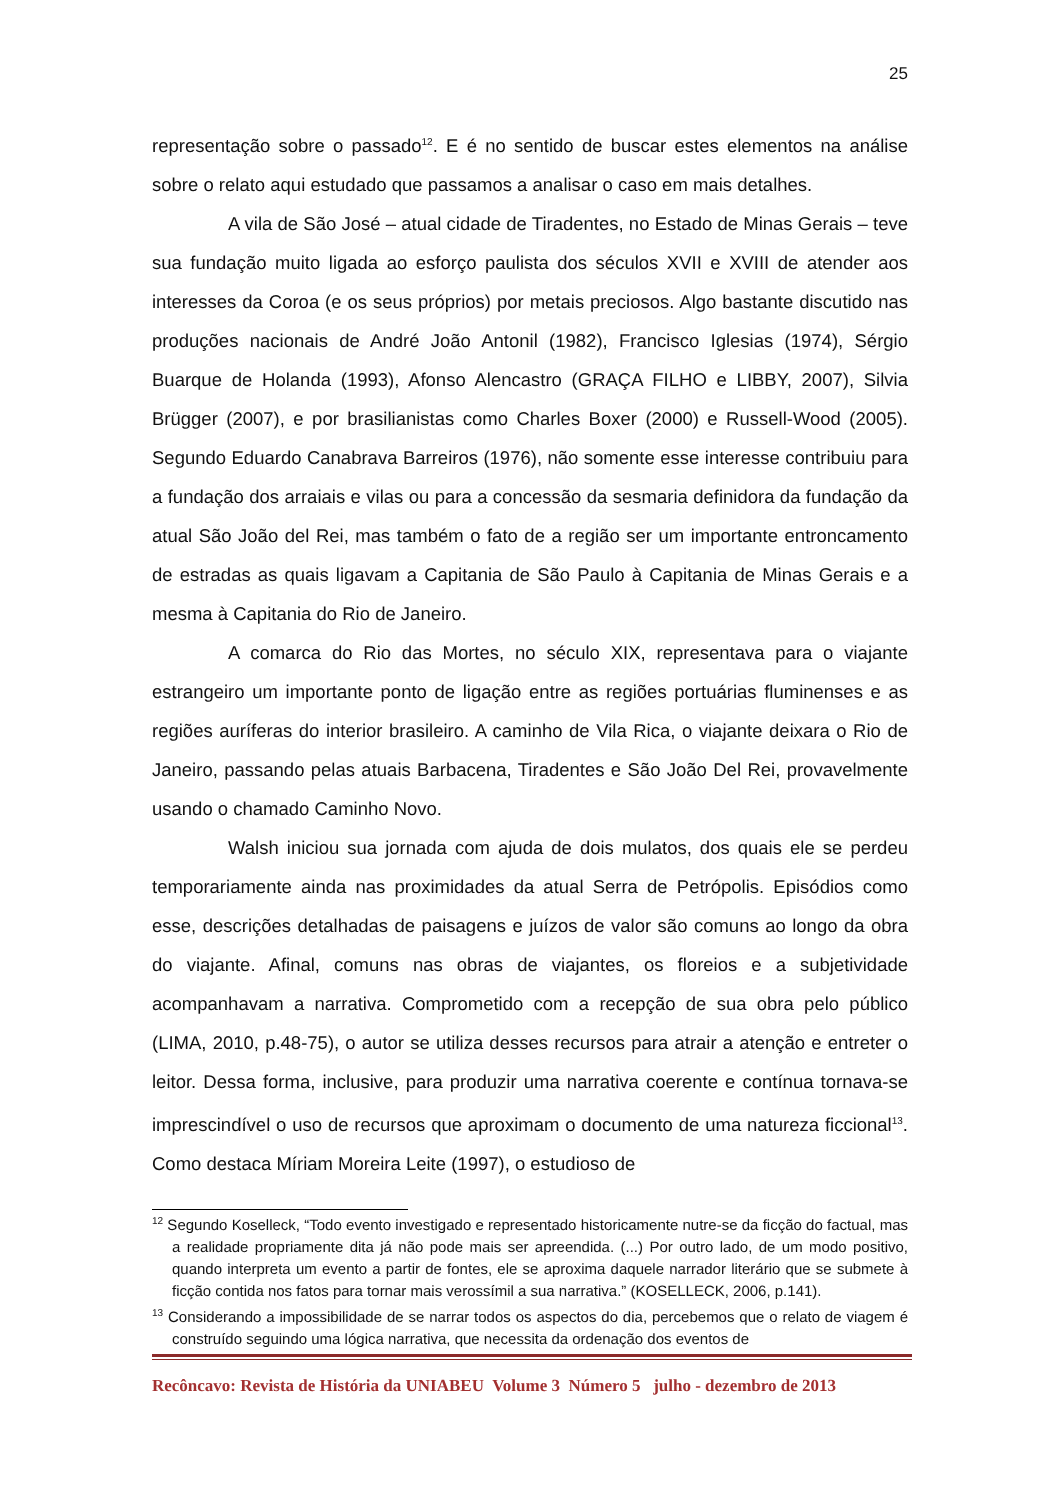25
representação sobre o passado<sup>12</sup>. E é no sentido de buscar estes elementos na análise sobre o relato aqui estudado que passamos a analisar o caso em mais detalhes.
A vila de São José – atual cidade de Tiradentes, no Estado de Minas Gerais – teve sua fundação muito ligada ao esforço paulista dos séculos XVII e XVIII de atender aos interesses da Coroa (e os seus próprios) por metais preciosos. Algo bastante discutido nas produções nacionais de André João Antonil (1982), Francisco Iglesias (1974), Sérgio Buarque de Holanda (1993), Afonso Alencastro (GRAÇA FILHO e LIBBY, 2007), Silvia Brügger (2007), e por brasilianistas como Charles Boxer (2000) e Russell-Wood (2005). Segundo Eduardo Canabrava Barreiros (1976), não somente esse interesse contribuiu para a fundação dos arraiais e vilas ou para a concessão da sesmaria definidora da fundação da atual São João del Rei, mas também o fato de a região ser um importante entroncamento de estradas as quais ligavam a Capitania de São Paulo à Capitania de Minas Gerais e a mesma à Capitania do Rio de Janeiro.
A comarca do Rio das Mortes, no século XIX, representava para o viajante estrangeiro um importante ponto de ligação entre as regiões portuárias fluminenses e as regiões auríferas do interior brasileiro. A caminho de Vila Rica, o viajante deixara o Rio de Janeiro, passando pelas atuais Barbacena, Tiradentes e São João Del Rei, provavelmente usando o chamado Caminho Novo.
Walsh iniciou sua jornada com ajuda de dois mulatos, dos quais ele se perdeu temporariamente ainda nas proximidades da atual Serra de Petrópolis. Episódios como esse, descrições detalhadas de paisagens e juízos de valor são comuns ao longo da obra do viajante. Afinal, comuns nas obras de viajantes, os floreios e a subjetividade acompanhavam a narrativa. Comprometido com a recepção de sua obra pelo público (LIMA, 2010, p.48-75), o autor se utiliza desses recursos para atrair a atenção e entreter o leitor. Dessa forma, inclusive, para produzir uma narrativa coerente e contínua tornava-se imprescindível o uso de recursos que aproximam o documento de uma natureza ficcional<sup>13</sup>. Como destaca Míriam Moreira Leite (1997), o estudioso de
<sup>12</sup> Segundo Koselleck, “Todo evento investigado e representado historicamente nutre-se da ficção do factual, mas a realidade propriamente dita já não pode mais ser apreendida. (...) Por outro lado, de um modo positivo, quando interpreta um evento a partir de fontes, ele se aproxima daquele narrador literário que se submete à ficção contida nos fatos para tornar mais verossímil a sua narrativa.” (KOSELLECK, 2006, p.141).
<sup>13</sup> Considerando a impossibilidade de se narrar todos os aspectos do dia, percebemos que o relato de viagem é construído seguindo uma lógica narrativa, que necessita da ordenação dos eventos de
Recôncavo: Revista de História da UNIABEU Volume 3 Número 5 julho - dezembro de 2013